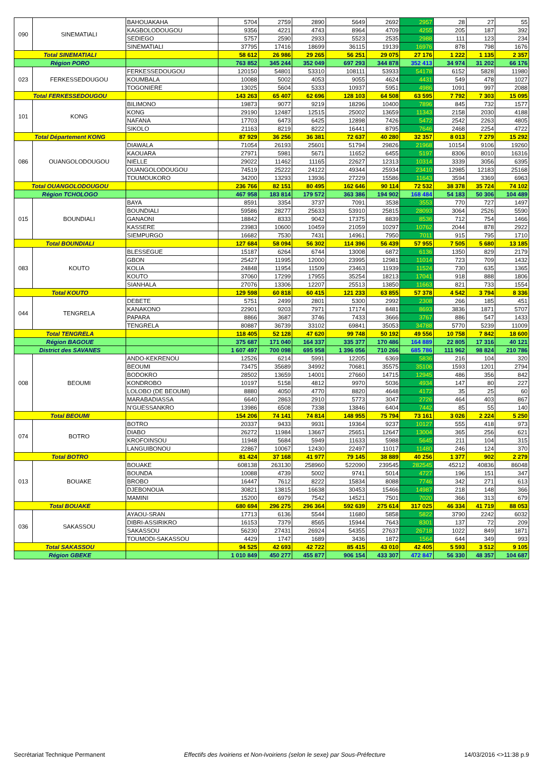| 090 | SINEMATIALI | BAHOUAKAHA | 5704 | 2759 | 2890 | 5649 | 2692 | 2957 | 28 | 27 | 55 |
| | | KAGBOLODOUGOU | 9356 | 4221 | 4743 | 8964 | 4709 | 4255 | 205 | 187 | 392 |
| | | SEDIEGO | 5757 | 2590 | 2933 | 5523 | 2535 | 2988 | 111 | 123 | 234 |
| | | SINEMATIALI | 37795 | 17416 | 18699 | 36115 | 19139 | 16976 | 878 | 798 | 1676 |
| Total SINEMATIALI | | | 58 612 | 26 986 | 29 265 | 56 251 | 29 075 | 27 176 | 1 222 | 1 135 | 2 357 |
| Région PORO | | | 763 852 | 345 244 | 352 049 | 697 293 | 344 878 | 352 413 | 34 974 | 31 202 | 66 176 |
| 023 | FERKESSEDOUGOU | FERKESSEDOUGOU | 120150 | 54801 | 53310 | 108111 | 53933 | 54178 | 6152 | 5828 | 11980 |
| | | KOUMBALA | 10088 | 5002 | 4053 | 9055 | 4624 | 4431 | 549 | 478 | 1027 |
| | | TOGONIERE | 13025 | 5604 | 5333 | 10937 | 5951 | 4986 | 1091 | 997 | 2088 |
| Total FERKESSEDOUGOU | | | 143 263 | 65 407 | 62 696 | 128 103 | 64 508 | 63 595 | 7 792 | 7 303 | 15 095 |
| 101 | KONG | BILIMONO | 19873 | 9077 | 9219 | 18296 | 10400 | 7896 | 845 | 732 | 1577 |
| | | KONG | 29190 | 12487 | 12515 | 25002 | 13659 | 11343 | 2158 | 2030 | 4188 |
| | | NAFANA | 17703 | 6473 | 6425 | 12898 | 7426 | 5472 | 2542 | 2263 | 4805 |
| | | SIKOLO | 21163 | 8219 | 8222 | 16441 | 8795 | 7646 | 2468 | 2254 | 4722 |
| Total Département KONG | | | 87 929 | 36 256 | 36 381 | 72 637 | 40 280 | 32 357 | 8 013 | 7 279 | 15 292 |
| 086 | OUANGOLODOUGOU | DIAWALA | 71054 | 26193 | 25601 | 51794 | 29826 | 21968 | 10154 | 9106 | 19260 |
| | | KAOUARA | 27971 | 5981 | 5671 | 11652 | 6455 | 5197 | 8306 | 8010 | 16316 |
| | | NIELLE | 29022 | 11462 | 11165 | 22627 | 12313 | 10314 | 3339 | 3056 | 6395 |
| | | OUANGOLODOUGOU | 74519 | 25222 | 24122 | 49344 | 25934 | 23410 | 12985 | 12183 | 25168 |
| | | TOUMOUKORO | 34200 | 13293 | 13936 | 27229 | 15586 | 11643 | 3594 | 3369 | 6963 |
| Total OUANGOLODOUGOU | | | 236 766 | 82 151 | 80 495 | 162 646 | 90 114 | 72 532 | 38 378 | 35 724 | 74 102 |
| Région TCHOLOGO | | | 467 958 | 183 814 | 179 572 | 363 386 | 194 902 | 168 484 | 54 183 | 50 306 | 104 489 |
| 015 | BOUNDIALI | BAYA | 8591 | 3354 | 3737 | 7091 | 3538 | 3553 | 770 | 727 | 1497 |
| | | BOUNDIALI | 59586 | 28277 | 25633 | 53910 | 25815 | 28093 | 3064 | 2526 | 5590 |
| | | GANAONI | 18842 | 8333 | 9042 | 17375 | 8839 | 8536 | 712 | 754 | 1466 |
| | | KASSERE | 23983 | 10600 | 10459 | 21059 | 10297 | 10762 | 2044 | 878 | 2922 |
| | | SIEMPURGO | 16682 | 7530 | 7431 | 14961 | 7950 | 7011 | 915 | 795 | 1710 |
| Total BOUNDIALI | | | 127 684 | 58 094 | 56 302 | 114 396 | 56 439 | 57 955 | 7 505 | 5 680 | 13 185 |
| 083 | KOUTO | BLESSEGUE | 15187 | 6264 | 6744 | 13008 | 6872 | 6136 | 1350 | 829 | 2179 |
| | | GBON | 25427 | 11995 | 12000 | 23995 | 12981 | 11014 | 723 | 709 | 1432 |
| | | KOLIA | 24848 | 11954 | 11509 | 23463 | 11939 | 11524 | 730 | 635 | 1365 |
| | | KOUTO | 37060 | 17299 | 17955 | 35254 | 18213 | 17041 | 918 | 888 | 1806 |
| | | SIANHALA | 27076 | 13306 | 12207 | 25513 | 13850 | 11663 | 821 | 733 | 1554 |
| Total KOUTO | | | 129 598 | 60 818 | 60 415 | 121 233 | 63 855 | 57 378 | 4 542 | 3 794 | 8 336 |
| 044 | TENGRELA | DEBETE | 5751 | 2499 | 2801 | 5300 | 2992 | 2308 | 266 | 185 | 451 |
| | | KANAKONO | 22901 | 9203 | 7971 | 17174 | 8481 | 8693 | 3836 | 1871 | 5707 |
| | | PAPARA | 8866 | 3687 | 3746 | 7433 | 3666 | 3767 | 886 | 547 | 1433 |
| | | TENGRELA | 80887 | 36739 | 33102 | 69841 | 35053 | 34788 | 5770 | 5239 | 11009 |
| Total TENGRELA | | | 118 405 | 52 128 | 47 620 | 99 748 | 50 192 | 49 556 | 10 758 | 7 842 | 18 600 |
| Région BAGOUE | | | 375 687 | 171 040 | 164 337 | 335 377 | 170 486 | 164 889 | 22 805 | 17 316 | 40 121 |
| District des SAVANES | | | 1 607 497 | 700 098 | 695 958 | 1 396 056 | 710 266 | 685 786 | 111 962 | 98 824 | 210 786 |
| 008 | BEOUMI | ANDO-KEKRENOU | 12526 | 6214 | 5991 | 12205 | 6369 | 5836 | 216 | 104 | 320 |
| | | BEOUMI | 73475 | 35689 | 34992 | 70681 | 35575 | 35106 | 1593 | 1201 | 2794 |
| | | BODOKRO | 28502 | 13659 | 14001 | 27660 | 14715 | 12945 | 486 | 356 | 842 |
| | | KONDROBO | 10197 | 5158 | 4812 | 9970 | 5036 | 4934 | 147 | 80 | 227 |
| | | LOLOBO (DE BEOUMI) | 8880 | 4050 | 4770 | 8820 | 4648 | 4172 | 35 | 25 | 60 |
| | | MARABADIASSA | 6640 | 2863 | 2910 | 5773 | 3047 | 2726 | 464 | 403 | 867 |
| | | N'GUESSANKRO | 13986 | 6508 | 7338 | 13846 | 6404 | 7442 | 85 | 55 | 140 |
| Total BEOUMI | | | 154 206 | 74 141 | 74 814 | 148 955 | 75 794 | 73 161 | 3 026 | 2 224 | 5 250 |
| 074 | BOTRO | BOTRO | 20337 | 9433 | 9931 | 19364 | 9237 | 10127 | 555 | 418 | 973 |
| | | DIABO | 26272 | 11984 | 13667 | 25651 | 12647 | 13004 | 365 | 256 | 621 |
| | | KROFOINSOU | 11948 | 5684 | 5949 | 11633 | 5988 | 5645 | 211 | 104 | 315 |
| | | LANGUIBONOU | 22867 | 10067 | 12430 | 22497 | 11017 | 11480 | 246 | 124 | 370 |
| Total BOTRO | | | 81 424 | 37 168 | 41 977 | 79 145 | 38 889 | 40 256 | 1 377 | 902 | 2 279 |
| 013 | BOUAKE | BOUAKE | 608138 | 263130 | 258960 | 522090 | 239545 | 282545 | 45212 | 40836 | 86048 |
| | | BOUNDA | 10088 | 4739 | 5002 | 9741 | 5014 | 4727 | 196 | 151 | 347 |
| | | BROBO | 16447 | 7612 | 8222 | 15834 | 8088 | 7746 | 342 | 271 | 613 |
| | | DJEBONOUA | 30821 | 13815 | 16638 | 30453 | 15466 | 14987 | 218 | 148 | 366 |
| | | MAMINI | 15200 | 6979 | 7542 | 14521 | 7501 | 7020 | 366 | 313 | 679 |
| Total BOUAKE | | | 680 694 | 296 275 | 296 364 | 592 639 | 275 614 | 317 025 | 46 334 | 41 719 | 88 053 |
| 036 | SAKASSOU | AYAOU-SRAN | 17713 | 6136 | 5544 | 11680 | 5858 | 5822 | 3790 | 2242 | 6032 |
| | | DIBRI-ASSIRIKRO | 16153 | 7379 | 8565 | 15944 | 7643 | 8301 | 137 | 72 | 209 |
| | | SAKASSOU | 56230 | 27431 | 26924 | 54355 | 27637 | 26718 | 1022 | 849 | 1871 |
| | | TOUMODI-SAKASSOU | 4429 | 1747 | 1689 | 3436 | 1872 | 1564 | 644 | 349 | 993 |
| Total SAKASSOU | | | 94 525 | 42 693 | 42 722 | 85 415 | 43 010 | 42 405 | 5 593 | 3 512 | 9 105 |
| Région GBEKE | | | 1 010 849 | 450 277 | 455 877 | 906 154 | 433 307 | 472 847 | 56 330 | 48 357 | 104 687 |
Secrétariat Technique Permanent Effectifs des Ivoiriens et Non-Ivoiriens (selon le sexe) par Sous-Préfecture 14/03/2016 <>11:38 p.9